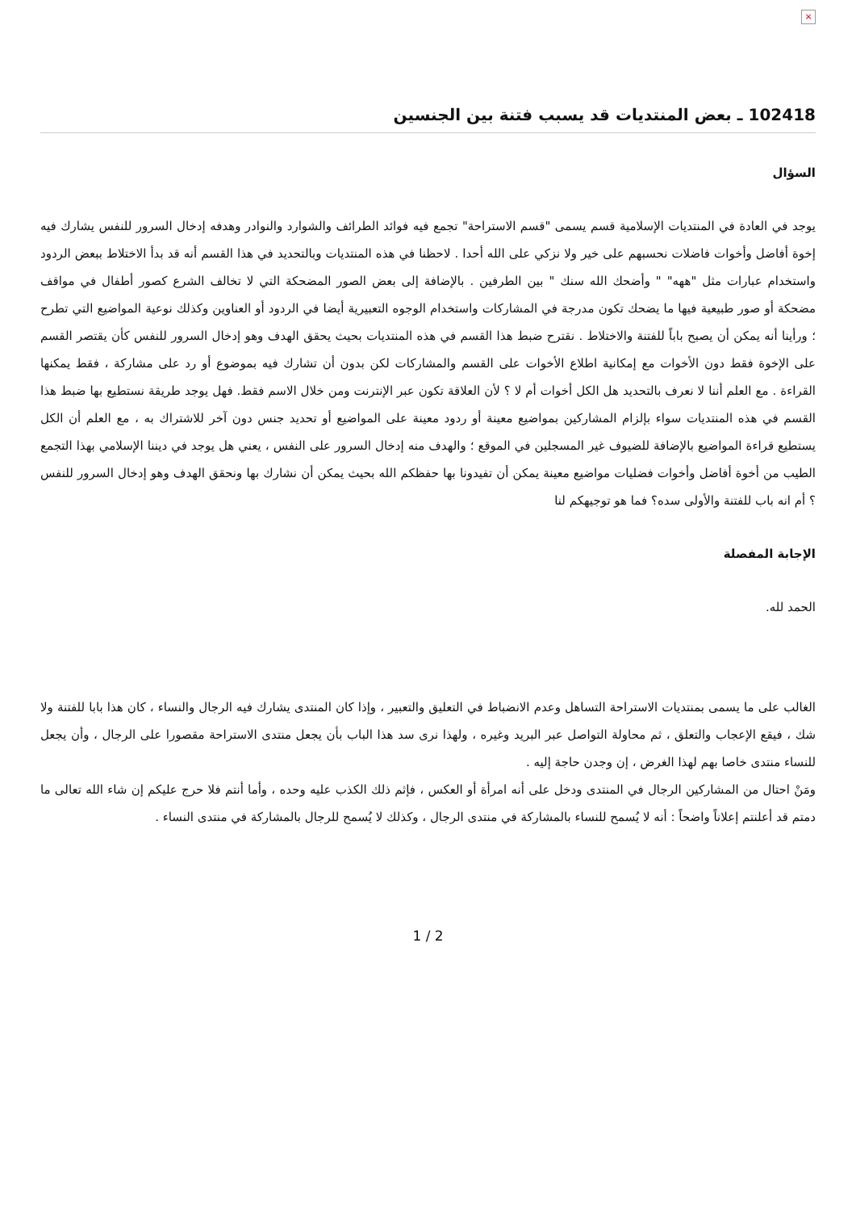×
102418 ـ بعض المنتديات قد يسبب فتنة بين الجنسين
السؤال
يوجد في العادة في المنتديات الإسلامية قسم يسمى "قسم الاستراحة" تجمع فيه فوائد الطرائف والشوارد والنوادر وهدفه إدخال السرور للنفس يشارك فيه إخوة أفاضل وأخوات فاضلات نحسبهم على خير ولا نزكي على الله أحدا . لاحظنا في هذه المنتديات وبالتحديد في هذا القسم أنه قد بدأ الاختلاط ببعض الردود واستخدام عبارات مثل "ههه" " وأضحك الله سنك " بين الطرفين . بالإضافة إلى بعض الصور المضحكة التي لا تخالف الشرع كصور أطفال في مواقف مضحكة أو صور طبيعية فيها ما يضحك تكون مدرجة في المشاركات واستخدام الوجوه التعبيرية أيضا في الردود أو العناوين وكذلك نوعية المواضيع التي تطرح ؛ ورأينا أنه يمكن أن يصبح باباً للفتنة والاختلاط . نقترح ضبط هذا القسم في هذه المنتديات بحيث يحقق الهدف وهو إدخال السرور للنفس كأن يقتصر القسم على الإخوة فقط دون الأخوات مع إمكانية اطلاع الأخوات على القسم والمشاركات لكن بدون أن تشارك فيه بموضوع أو رد على مشاركة ، فقط يمكنها القراءة . مع العلم أننا لا نعرف بالتحديد هل الكل أخوات أم لا ؟ لأن العلاقة تكون عبر الإنترنت ومن خلال الاسم فقط. فهل يوجد طريقة نستطيع بها ضبط هذا القسم في هذه المنتديات سواء بإلزام المشاركين بمواضيع معينة أو ردود معينة على المواضيع أو تحديد جنس دون آخر للاشتراك به ، مع العلم أن الكل يستطيع قراءة المواضيع بالإضافة للضيوف غير المسجلين في الموقع ؛ والهدف منه إدخال السرور على النفس ، يعني هل يوجد في ديننا الإسلامي بهذا التجمع الطيب من أخوة أفاضل وأخوات فضليات مواضيع معينة يمكن أن تفيدونا بها حفظكم الله بحيث يمكن أن نشارك بها ونحقق الهدف وهو إدخال السرور للنفس ؟ أم انه باب للفتنة والأولى سده؟ فما هو توجيهكم لنا
الإجابة المفصلة
الحمد لله.
الغالب على ما يسمى بمنتديات الاستراحة التساهل وعدم الانضباط في التعليق والتعبير ، وإذا كان المنتدى يشارك فيه الرجال والنساء ، كان هذا بابا للفتنة ولا شك ، فيقع الإعجاب والتعلق ، ثم محاولة التواصل عبر البريد وغيره ، ولهذا نرى سد هذا الباب بأن يجعل منتدى الاستراحة مقصورا على الرجال ، وأن يجعل للنساء منتدى خاصا بهم لهذا الغرض ، إن وجدن حاجة إليه .
ومَنْ احتال من المشاركين الرجال في المنتدى ودخل على أنه امرأة أو العكس ، فإثم ذلك الكذب عليه وحده ، وأما أنتم فلا حرج عليكم إن شاء الله تعالى ما دمتم قد أعلنتم إعلاناً واضحاً : أنه لا يُسمح للنساء بالمشاركة في منتدى الرجال ، وكذلك لا يُسمح للرجال بالمشاركة في منتدى النساء .
1 / 2